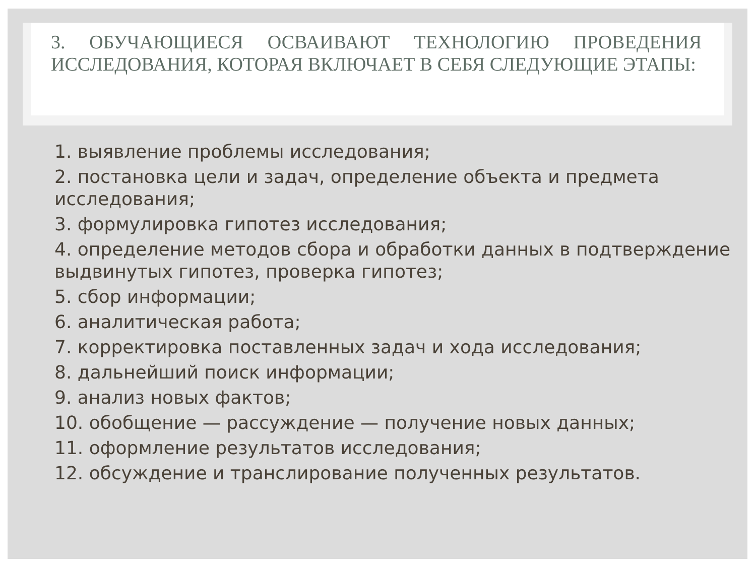3. ОБУЧАЮЩИЕСЯ ОСВАИВАЮТ ТЕХНОЛОГИЮ ПРОВЕДЕНИЯ ИССЛЕДОВАНИЯ, КОТОРАЯ ВКЛЮЧАЕТ В СЕБЯ СЛЕДУЮЩИЕ ЭТАПЫ:
1. выявление проблемы исследования;
2. постановка цели и задач, определение объекта и предмета исследования;
3. формулировка гипотез исследования;
4. определение методов сбора и обработки данных в подтверждение выдвинутых гипотез, проверка гипотез;
5. сбор информации;
6. аналитическая работа;
7. корректировка поставленных задач и хода исследования;
8. дальнейший поиск информации;
9. анализ новых фактов;
10. обобщение — рассуждение — получение новых данных;
11. оформление результатов исследования;
12. обсуждение и транслирование полученных результатов.